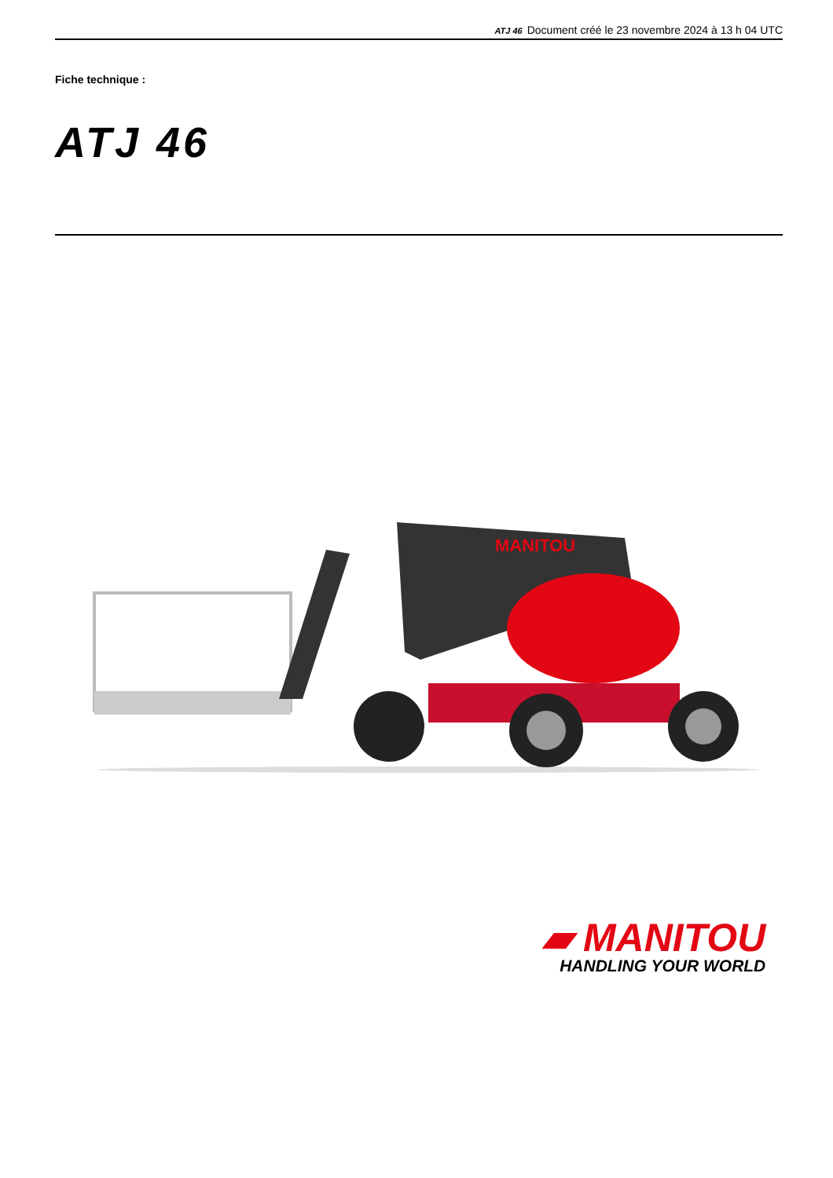ATJ 46 Document créé le 23 novembre 2024 à 13 h 04 UTC
Fiche technique :
ATJ 46
MANITOU
▰ MANITOU
HANDLING YOUR WORLD